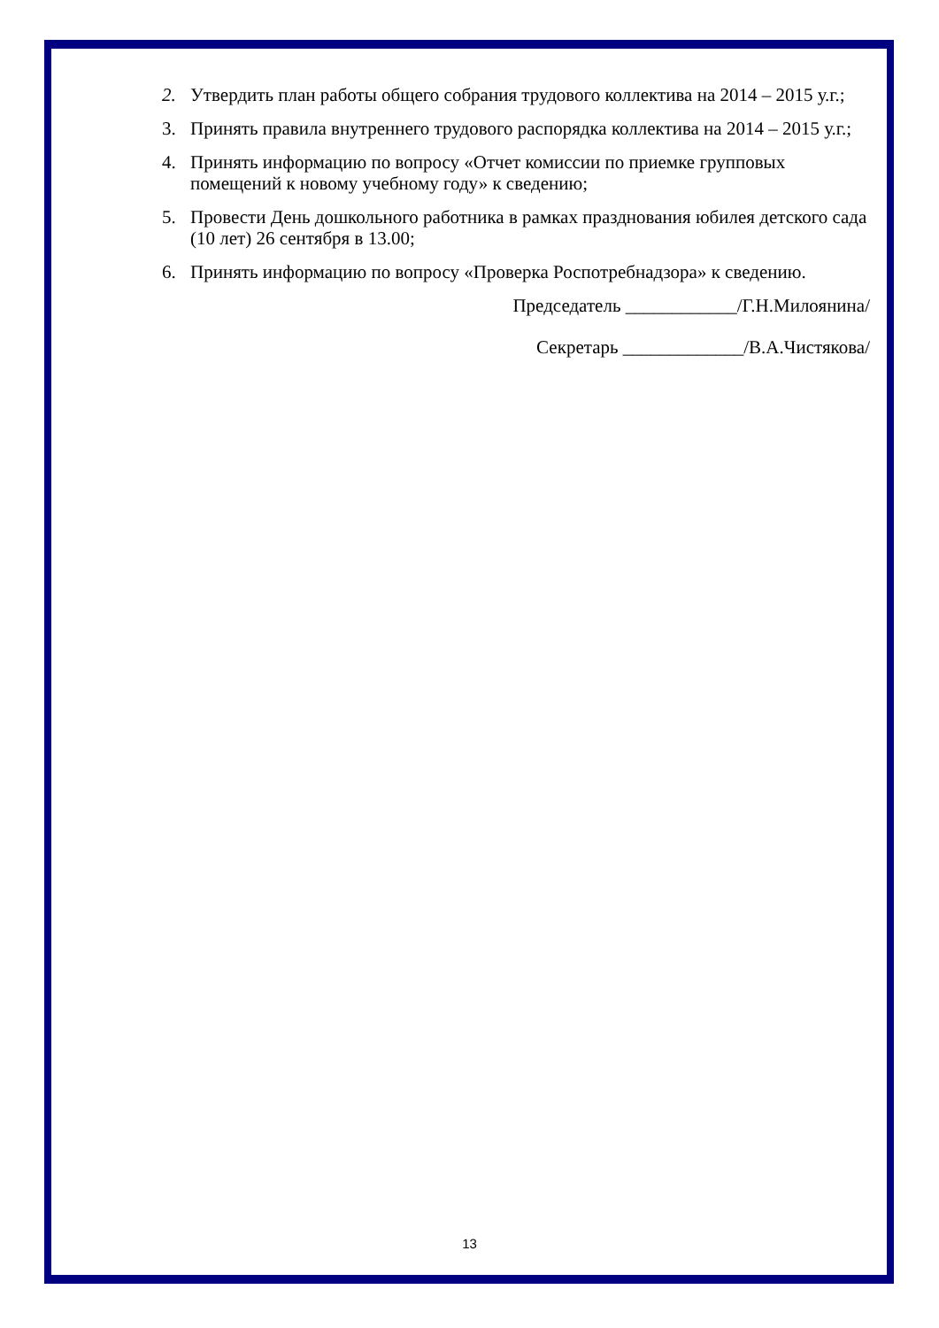2. Утвердить план работы общего собрания трудового коллектива на 2014 – 2015 у.г.;
3. Принять правила внутреннего трудового распорядка коллектива на 2014 – 2015 у.г.;
4. Принять информацию по вопросу «Отчет комиссии по приемке групповых помещений к новому учебному году» к сведению;
5. Провести День дошкольного работника в рамках празднования юбилея детского сада (10 лет) 26 сентября в 13.00;
6. Принять информацию по вопросу «Проверка Роспотребнадзора» к сведению.
Председатель ____________/Г.Н.Милоянина/
Секретарь _____________/В.А.Чистякова/
13